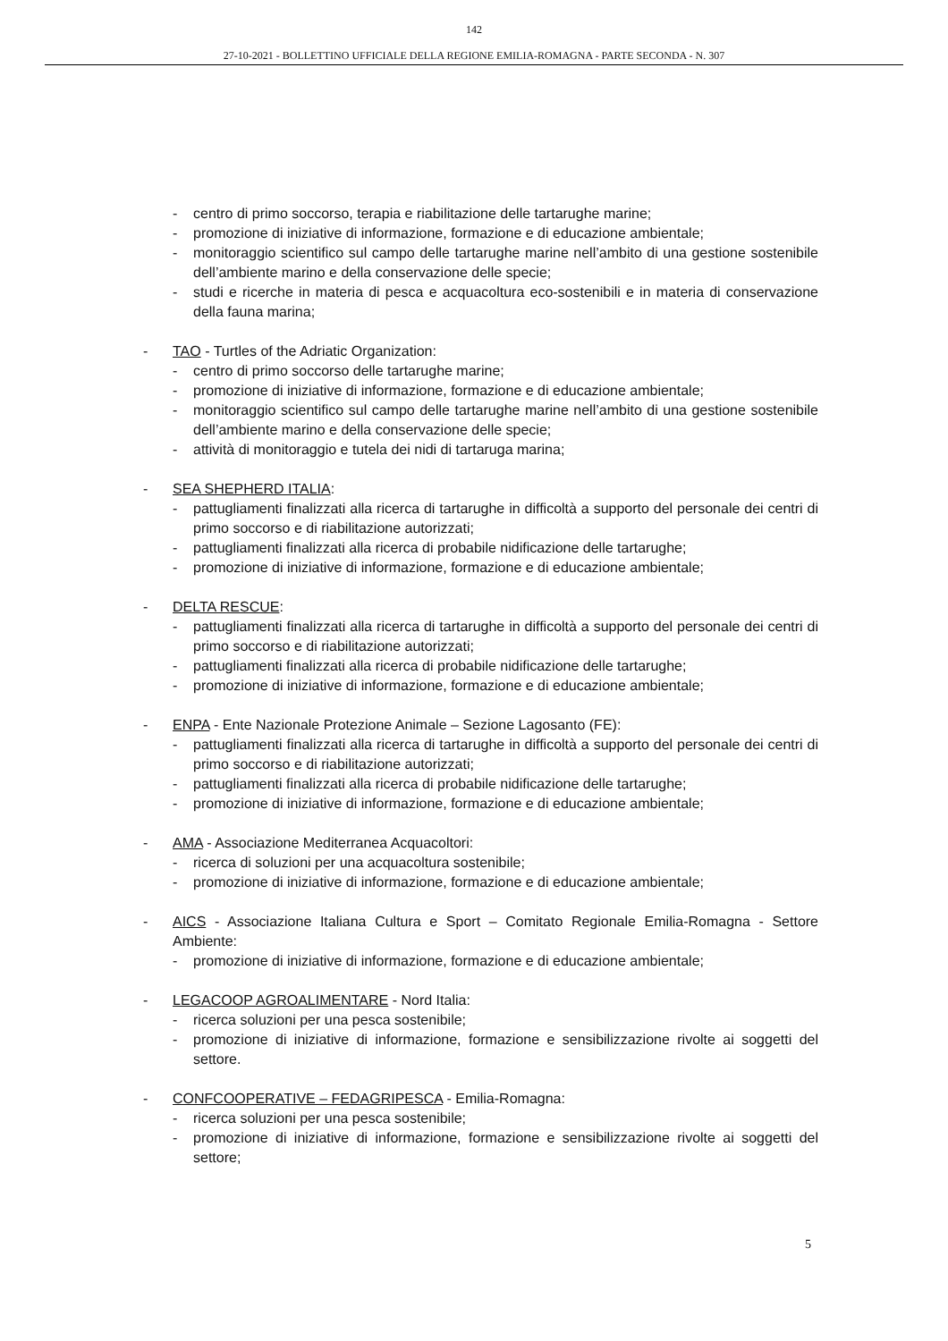142
27-10-2021 - BOLLETTINO UFFICIALE DELLA REGIONE EMILIA-ROMAGNA - PARTE SECONDA - N. 307
- centro di primo soccorso, terapia e riabilitazione delle tartarughe marine;
- promozione di iniziative di informazione, formazione e di educazione ambientale;
- monitoraggio scientifico sul campo delle tartarughe marine nell’ambito di una gestione sostenibile dell’ambiente marino e della conservazione delle specie;
- studi e ricerche in materia di pesca e acquacoltura eco-sostenibili e in materia di conservazione della fauna marina;
- TAO - Turtles of the Adriatic Organization:
- centro di primo soccorso delle tartarughe marine;
- promozione di iniziative di informazione, formazione e di educazione ambientale;
- monitoraggio scientifico sul campo delle tartarughe marine nell’ambito di una gestione sostenibile dell’ambiente marino e della conservazione delle specie;
- attività di monitoraggio e tutela dei nidi di tartaruga marina;
- SEA SHEPHERD ITALIA:
- pattugliamenti finalizzati alla ricerca di tartarughe in difficoltà a supporto del personale dei centri di primo soccorso e di riabilitazione autorizzati;
- pattugliamenti finalizzati alla ricerca di probabile nidificazione delle tartarughe;
- promozione di iniziative di informazione, formazione e di educazione ambientale;
- DELTA RESCUE:
- pattugliamenti finalizzati alla ricerca di tartarughe in difficoltà a supporto del personale dei centri di primo soccorso e di riabilitazione autorizzati;
- pattugliamenti finalizzati alla ricerca di probabile nidificazione delle tartarughe;
- promozione di iniziative di informazione, formazione e di educazione ambientale;
- ENPA - Ente Nazionale Protezione Animale – Sezione Lagosanto (FE):
- pattugliamenti finalizzati alla ricerca di tartarughe in difficoltà a supporto del personale dei centri di primo soccorso e di riabilitazione autorizzati;
- pattugliamenti finalizzati alla ricerca di probabile nidificazione delle tartarughe;
- promozione di iniziative di informazione, formazione e di educazione ambientale;
- AMA - Associazione Mediterranea Acquacoltori:
- ricerca di soluzioni per una acquacoltura sostenibile;
- promozione di iniziative di informazione, formazione e di educazione ambientale;
- AICS - Associazione Italiana Cultura e Sport – Comitato Regionale Emilia-Romagna - Settore Ambiente:
- promozione di iniziative di informazione, formazione e di educazione ambientale;
- LEGACOOP AGROALIMENTARE - Nord Italia:
- ricerca soluzioni per una pesca sostenibile;
- promozione di iniziative di informazione, formazione e sensibilizzazione rivolte ai soggetti del settore.
- CONFCOOPERATIVE – FEDAGRIPESCA - Emilia-Romagna:
- ricerca soluzioni per una pesca sostenibile;
- promozione di iniziative di informazione, formazione e sensibilizzazione rivolte ai soggetti del settore;
5